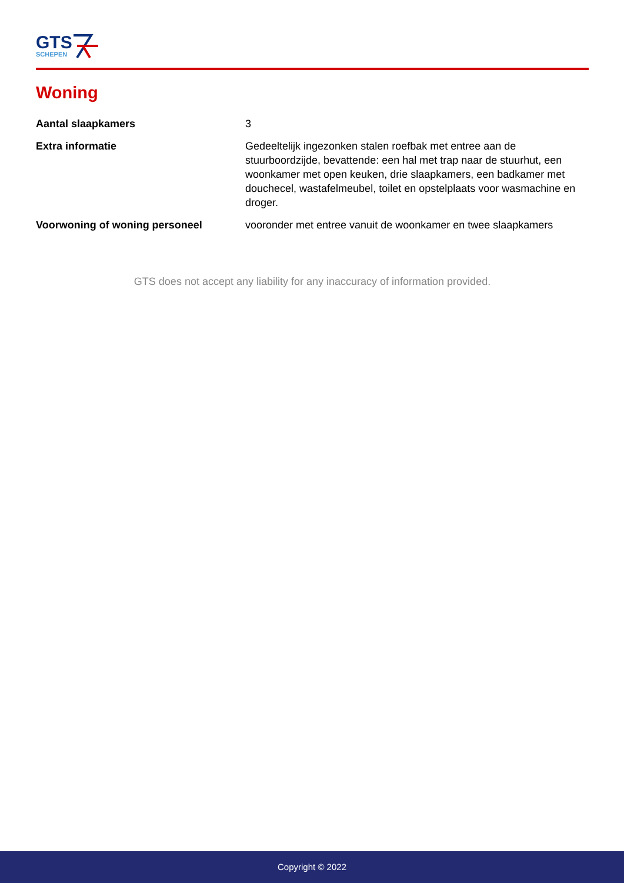GTS
SCHEPEN
Woning
| Aantal slaapkamers | 3 |
| Extra informatie | Gedeeltelijk ingezonken stalen roefbak met entree aan de stuurboordzijde, bevattende: een hal met trap naar de stuurhut, een woonkamer met open keuken, drie slaapkamers, een badkamer met douchecel, wastafelmeubel, toilet en opstelplaats voor wasmachine en droger. |
| Voorwoning of woning personeel | vooronder met entree vanuit de woonkamer en twee slaapkamers |
GTS does not accept any liability for any inaccuracy of information provided.
Copyright © 2022